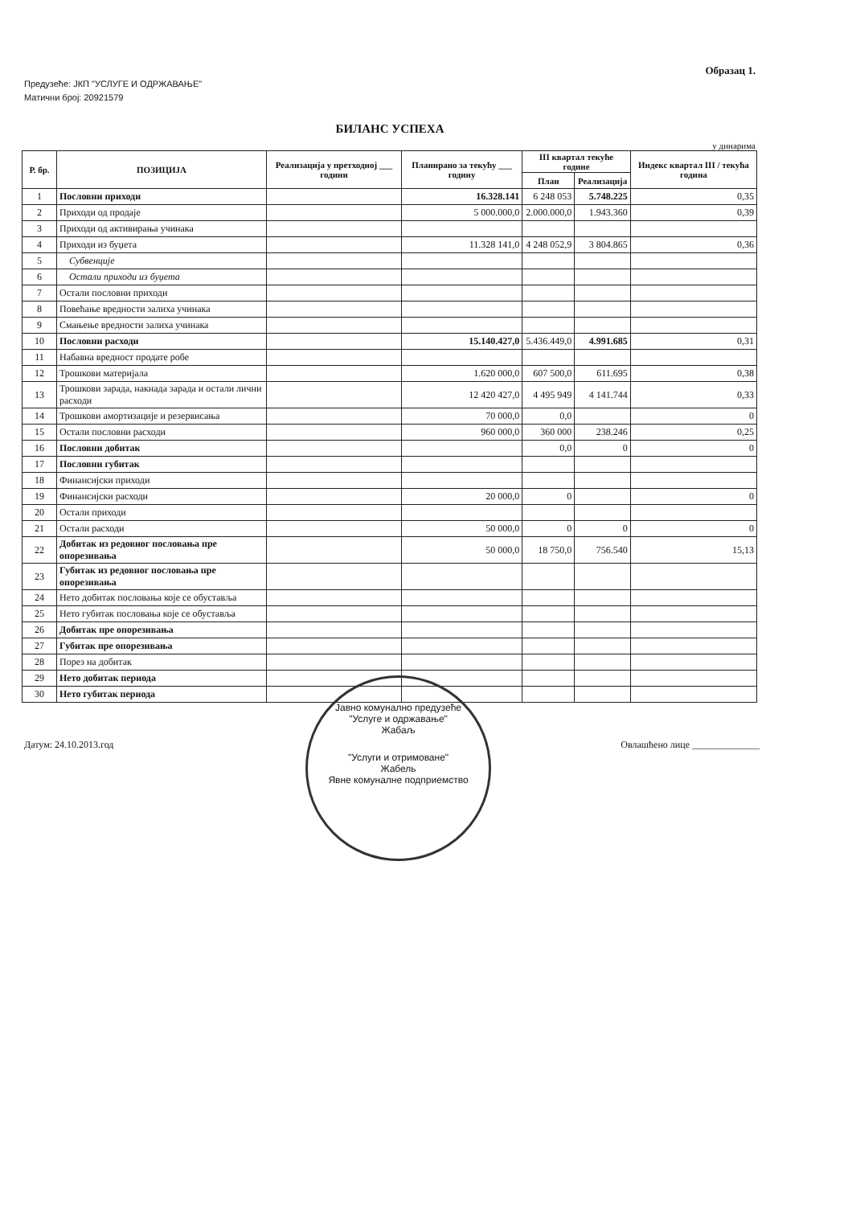Образац 1.
Предузеће: ЈКП "УСЛУГЕ И ОДРЖАВАЊЕ"
Матични број: 20921579
БИЛАНС УСПЕХА
у динарима
| Р. бр. | ПОЗИЦИЈА | Реализација у претходној ___ години | Планирано за текућу ___ годину | III квартал текуће године | | Индекс квартал III / текућа година |
| --- | --- | --- | --- | --- | --- | --- |
| | | | | План | Реализација | |
| 1 | Пословни приходи | | 16.328.141 | 6 248 053 | 5.748.225 | 0,35 |
| 2 | Приходи од продаје | | 5 000.000,0 | 2.000.000,0 | 1.943.360 | 0,39 |
| 3 | Приходи од активирања учинака | | | | | |
| 4 | Приходи из буџета | | 11.328 141,0 | 4 248 052,9 | 3 804.865 | 0,36 |
| 5 | Субвенције | | | | | |
| 6 | Остали приходи из буџета | | | | | |
| 7 | Остали пословни приходи | | | | | |
| 8 | Повећање вредности залиха учинака | | | | | |
| 9 | Смањење вредности залиха учинака | | | | | |
| 10 | Пословни расходи | | 15.140.427,0 | 5.436.449,0 | 4.991.685 | 0,31 |
| 11 | Набавна вредност продате робе | | | | | |
| 12 | Трошкови материјала | | 1.620 000,0 | 607 500,0 | 611.695 | 0,38 |
| 13 | Трошкови зарада, накнада зарада и остали лични расходи | | 12 420 427,0 | 4 495 949 | 4 141.744 | 0,33 |
| 14 | Трошкови амортизације и резервисања | | 70 000,0 | 0,0 | | 0 |
| 15 | Остали пословни расходи | | 960 000,0 | 360 000 | 238.246 | 0,25 |
| 16 | Пословни добитак | | | 0,0 | 0 | 0 |
| 17 | Пословни губитак | | | | | |
| 18 | Финансијски приходи | | | | | |
| 19 | Финансијски расходи | | 20 000,0 | 0 | | 0 |
| 20 | Остали приходи | | | | | |
| 21 | Остали расходи | | 50 000,0 | 0 | 0 | 0 |
| 22 | Добитак из редовног пословања пре опорезивања | | 50 000,0 | 18 750,0 | 756.540 | 15,13 |
| 23 | Губитак из редовног пословања пре опорезивања | | | | | |
| 24 | Нето добитак пословања које се обуставља | | | | | |
| 25 | Нето губитак пословања које се обуставља | | | | | |
| 26 | Добитак пре опорезивања | | | | | |
| 27 | Губитак пре опорезивања | | | | | |
| 28 | Порез на добитак | | | | | |
| 29 | Нето добитак периода | | | | | |
| 30 | Нето губитак периода | | | | | |
Датум: 24.10.2013.год Овлашћено лице ______________
Јавно комунално предузеће
"Услуге и одржавање"
Жабаљ
"Услуги и отримоване"
Жабель
Явне комуналне подприемство